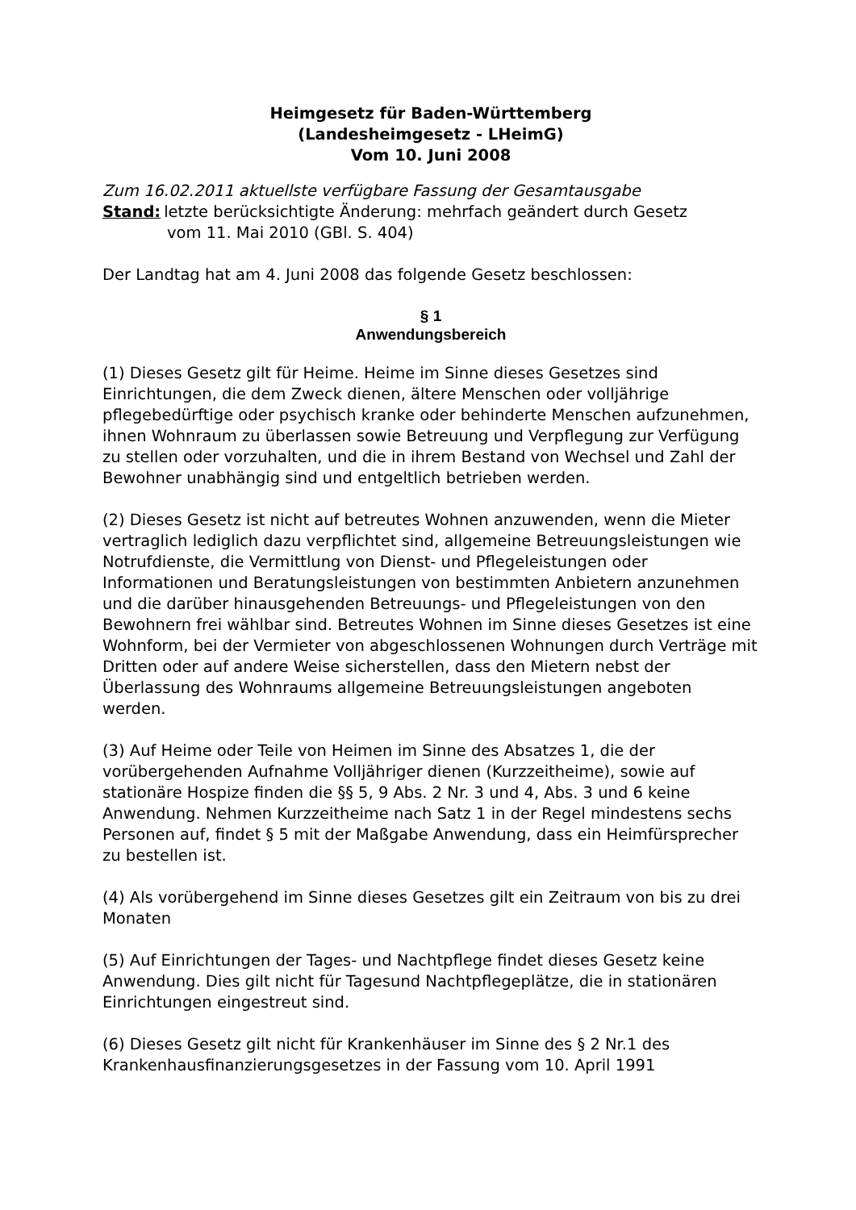Heimgesetz für Baden-Württemberg
(Landesheimgesetz - LHeimG)
Vom 10. Juni 2008
Zum 16.02.2011 aktuellste verfügbare Fassung der Gesamtausgabe
Stand: letzte berücksichtigte Änderung: mehrfach geändert durch Gesetz
vom 11. Mai 2010 (GBl. S. 404)
Der Landtag hat am 4. Juni 2008 das folgende Gesetz beschlossen:
§ 1
Anwendungsbereich
(1) Dieses Gesetz gilt für Heime. Heime im Sinne dieses Gesetzes sind Einrichtungen, die dem Zweck dienen, ältere Menschen oder volljährige pflegebedürftige oder psychisch kranke oder behinderte Menschen aufzunehmen, ihnen Wohnraum zu überlassen sowie Betreuung und Verpflegung zur Verfügung zu stellen oder vorzuhalten, und die in ihrem Bestand von Wechsel und Zahl der Bewohner unabhängig sind und entgeltlich betrieben werden.
(2) Dieses Gesetz ist nicht auf betreutes Wohnen anzuwenden, wenn die Mieter vertraglich lediglich dazu verpflichtet sind, allgemeine Betreuungsleistungen wie Notrufdienste, die Vermittlung von Dienst- und Pflegeleistungen oder Informationen und Beratungsleistungen von bestimmten Anbietern anzunehmen und die darüber hinausgehenden Betreuungs- und Pflegeleistungen von den Bewohnern frei wählbar sind. Betreutes Wohnen im Sinne dieses Gesetzes ist eine Wohnform, bei der Vermieter von abgeschlossenen Wohnungen durch Verträge mit Dritten oder auf andere Weise sicherstellen, dass den Mietern nebst der Überlassung des Wohnraums allgemeine Betreuungsleistungen angeboten werden.
(3) Auf Heime oder Teile von Heimen im Sinne des Absatzes 1, die der vorübergehenden Aufnahme Volljähriger dienen (Kurzzeitheime), sowie auf stationäre Hospize finden die §§ 5, 9 Abs. 2 Nr. 3 und 4, Abs. 3 und 6 keine Anwendung. Nehmen Kurzzeitheime nach Satz 1 in der Regel mindestens sechs Personen auf, findet § 5 mit der Maßgabe Anwendung, dass ein Heimfürsprecher zu bestellen ist.
(4) Als vorübergehend im Sinne dieses Gesetzes gilt ein Zeitraum von bis zu drei Monaten
(5) Auf Einrichtungen der Tages- und Nachtpflege findet dieses Gesetz keine Anwendung. Dies gilt nicht für Tagesund Nachtpflegeplätze, die in stationären Einrichtungen eingestreut sind.
(6) Dieses Gesetz gilt nicht für Krankenhäuser im Sinne des § 2 Nr.1 des Krankenhausfinanzierungsgesetzes in der Fassung vom 10. April 1991